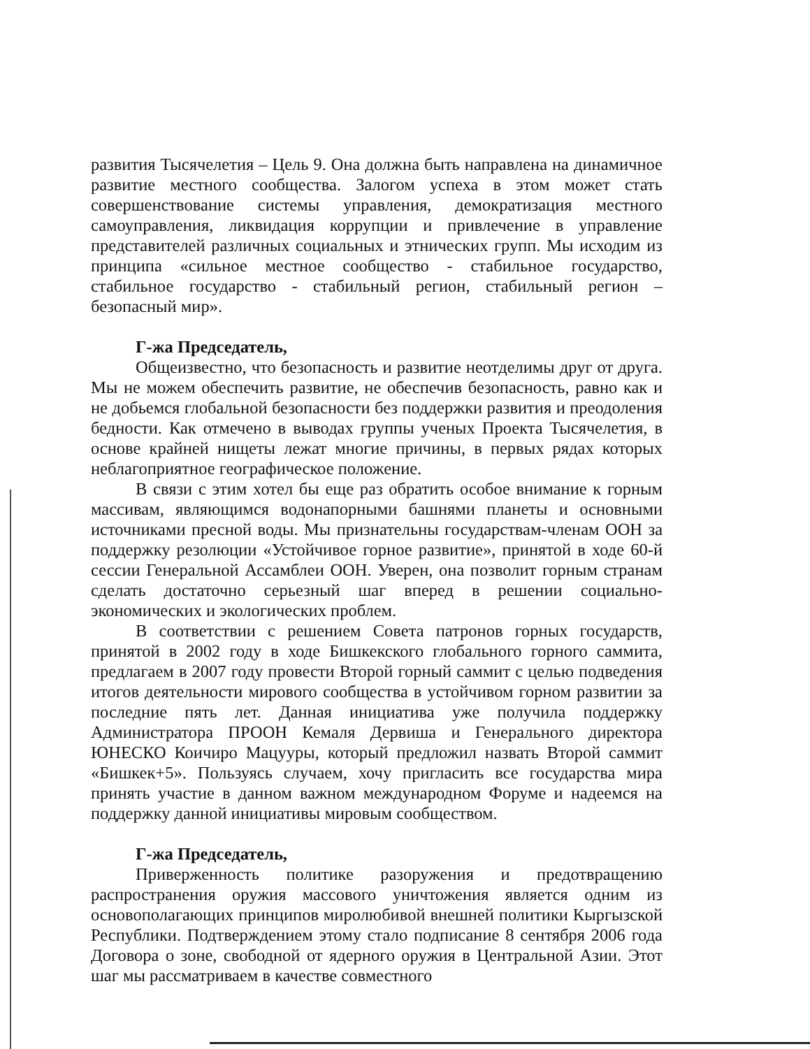развития Тысячелетия – Цель 9. Она должна быть направлена на динамичное развитие местного сообщества. Залогом успеха в этом может стать совершенствование системы управления, демократизация местного самоуправления, ликвидация коррупции и привлечение в управление представителей различных социальных и этнических групп. Мы исходим из принципа «сильное местное сообщество - стабильное государство, стабильное государство - стабильный регион, стабильный регион – безопасный мир».
Г-жа Председатель,
Общеизвестно, что безопасность и развитие неотделимы друг от друга. Мы не можем обеспечить развитие, не обеспечив безопасность, равно как и не добьемся глобальной безопасности без поддержки развития и преодоления бедности. Как отмечено в выводах группы ученых Проекта Тысячелетия, в основе крайней нищеты лежат многие причины, в первых рядах которых неблагоприятное географическое положение.
В связи с этим хотел бы еще раз обратить особое внимание к горным массивам, являющимся водонапорными башнями планеты и основными источниками пресной воды. Мы признательны государствам-членам ООН за поддержку резолюции «Устойчивое горное развитие», принятой в ходе 60-й сессии Генеральной Ассамблеи ООН. Уверен, она позволит горным странам сделать достаточно серьезный шаг вперед в решении социально-экономических и экологических проблем.
В соответствии с решением Совета патронов горных государств, принятой в 2002 году в ходе Бишкекского глобального горного саммита, предлагаем в 2007 году провести Второй горный саммит с целью подведения итогов деятельности мирового сообщества в устойчивом горном развитии за последние пять лет. Данная инициатива уже получила поддержку Администратора ПРООН Кемаля Дервиша и Генерального директора ЮНЕСКО Коичиро Мацууры, который предложил назвать Второй саммит «Бишкек+5». Пользуясь случаем, хочу пригласить все государства мира принять участие в данном важном международном Форуме и надеемся на поддержку данной инициативы мировым сообществом.
Г-жа Председатель,
Приверженность политике разоружения и предотвращению распространения оружия массового уничтожения является одним из основополагающих принципов миролюбивой внешней политики Кыргызской Республики. Подтверждением этому стало подписание 8 сентября 2006 года Договора о зоне, свободной от ядерного оружия в Центральной Азии. Этот шаг мы рассматриваем в качестве совместного